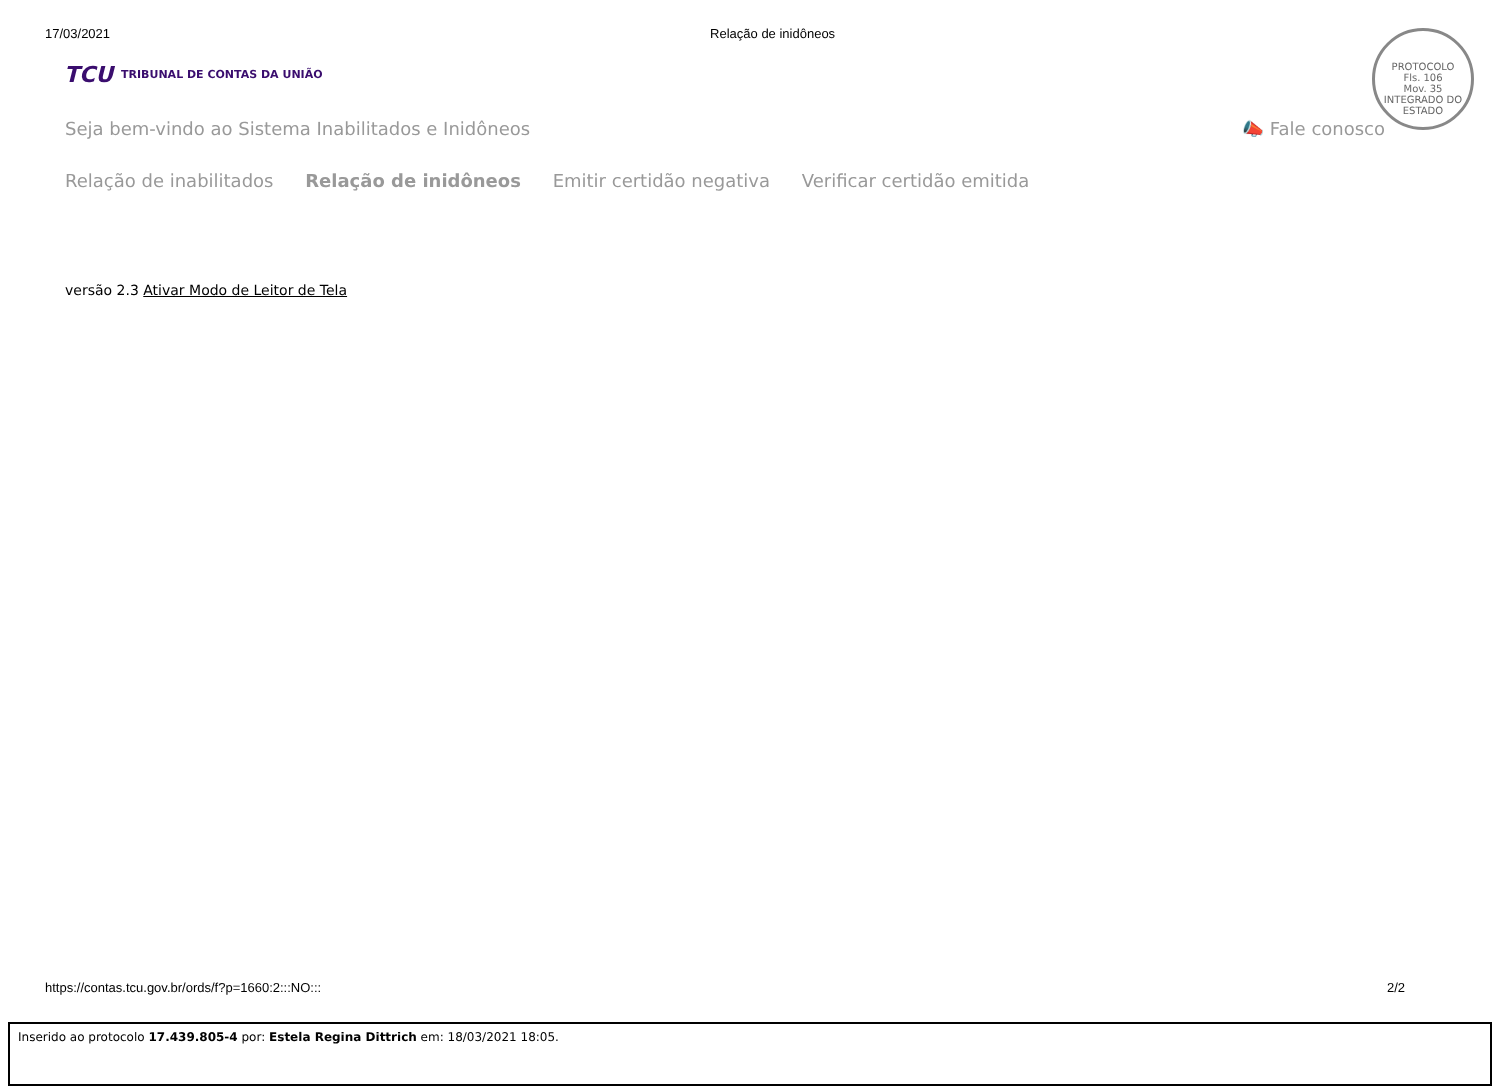17/03/2021 Relação de inidôneos
TCU TRIBUNAL DE CONTAS DA UNIÃO
PROTOCOLO
Fls. 106
Mov. 35
INTEGRADO DO ESTADO
Seja bem-vindo ao Sistema Inabilitados e Inidôneos 📣 Fale conosco
Relação de inabilitados Relação de inidôneos Emitir certidão negativa Verificar certidão emitida
versão 2.3 Ativar Modo de Leitor de Tela
https://contas.tcu.gov.br/ords/f?p=1660:2:::NO::: 2/2
Inserido ao protocolo 17.439.805-4 por: Estela Regina Dittrich em: 18/03/2021 18:05.